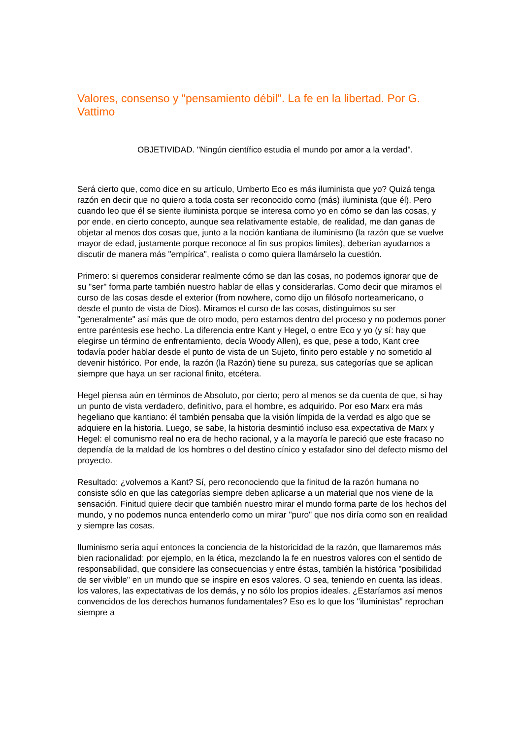Valores, consenso y "pensamiento débil". La fe en la libertad. Por G. Vattimo
OBJETIVIDAD. "Ningún científico estudia el mundo por amor a la verdad".
Será cierto que, como dice en su artículo, Umberto Eco es más iluminista que yo? Quizá tenga razón en decir que no quiero a toda costa ser reconocido como (más) iluminista (que él). Pero cuando leo que él se siente iluminista porque se interesa como yo en cómo se dan las cosas, y por ende, en cierto concepto, aunque sea relativamente estable, de realidad, me dan ganas de objetar al menos dos cosas que, junto a la noción kantiana de iluminismo (la razón que se vuelve mayor de edad, justamente porque reconoce al fin sus propios límites), deberían ayudarnos a discutir de manera más "empírica", realista o como quiera llamárselo la cuestión.
Primero: si queremos considerar realmente cómo se dan las cosas, no podemos ignorar que de su "ser" forma parte también nuestro hablar de ellas y considerarlas. Como decir que miramos el curso de las cosas desde el exterior (from nowhere, como dijo un filósofo norteamericano, o desde el punto de vista de Dios). Miramos el curso de las cosas, distinguimos su ser "generalmente" así más que de otro modo, pero estamos dentro del proceso y no podemos poner entre paréntesis ese hecho. La diferencia entre Kant y Hegel, o entre Eco y yo (y sí: hay que elegirse un término de enfrentamiento, decía Woody Allen), es que, pese a todo, Kant cree todavía poder hablar desde el punto de vista de un Sujeto, finito pero estable y no sometido al devenir histórico. Por ende, la razón (la Razón) tiene su pureza, sus categorías que se aplican siempre que haya un ser racional finito, etcétera.
Hegel piensa aún en términos de Absoluto, por cierto; pero al menos se da cuenta de que, si hay un punto de vista verdadero, definitivo, para el hombre, es adquirido. Por eso Marx era más hegeliano que kantiano: él también pensaba que la visión límpida de la verdad es algo que se adquiere en la historia. Luego, se sabe, la historia desmintió incluso esa expectativa de Marx y Hegel: el comunismo real no era de hecho racional, y a la mayoría le pareció que este fracaso no dependía de la maldad de los hombres o del destino cínico y estafador sino del defecto mismo del proyecto.
Resultado: ¿volvemos a Kant? Sí, pero reconociendo que la finitud de la razón humana no consiste sólo en que las categorías siempre deben aplicarse a un material que nos viene de la sensación. Finitud quiere decir que también nuestro mirar el mundo forma parte de los hechos del mundo, y no podemos nunca entenderlo como un mirar "puro" que nos diría como son en realidad y siempre las cosas.
Iluminismo sería aquí entonces la conciencia de la historicidad de la razón, que llamaremos más bien racionalidad: por ejemplo, en la ética, mezclando la fe en nuestros valores con el sentido de responsabilidad, que considere las consecuencias y entre éstas, también la histórica "posibilidad de ser vivible" en un mundo que se inspire en esos valores. O sea, teniendo en cuenta las ideas, los valores, las expectativas de los demás, y no sólo los propios ideales. ¿Estaríamos así menos convencidos de los derechos humanos fundamentales? Eso es lo que los "iluministas" reprochan siempre a